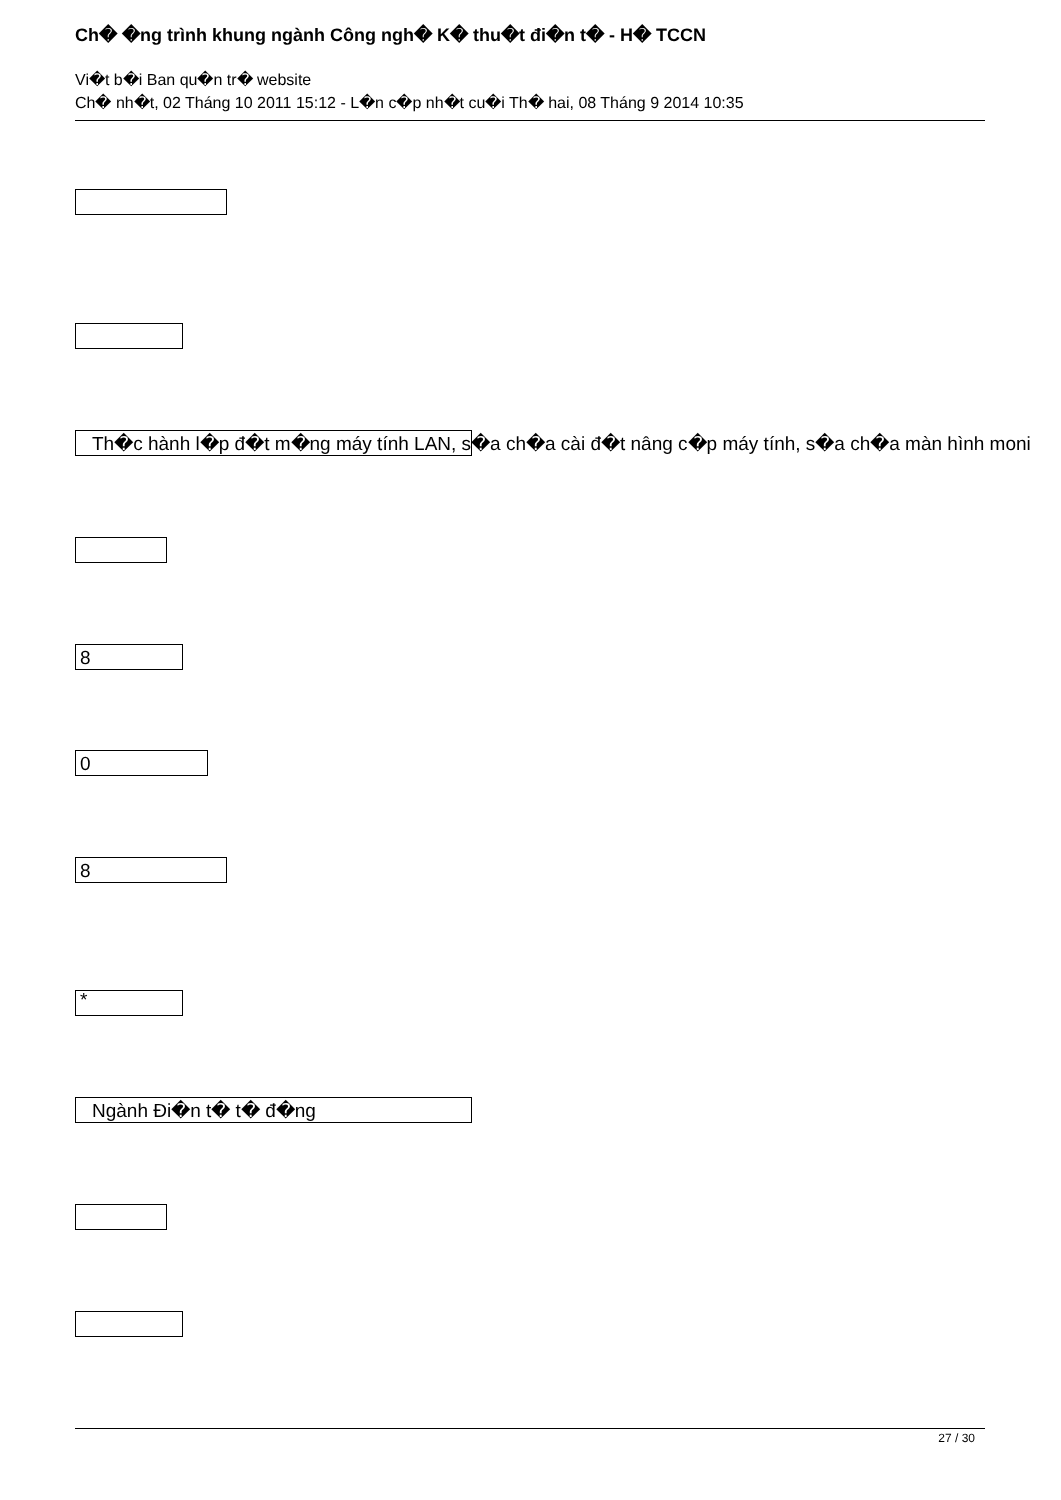Ch� �ng trình khung ngành Công ngh� K� thu�t đi�n t� - H� TCCN
Vi�t b�i Ban qu�n tr� website
Ch� nh�t, 02 Tháng 10 2011 15:12 - L�n c�p nh�t cu�i Th� hai, 08 Tháng 9 2014 10:35
Th�c hành l�p đ�t m�ng máy tính LAN, s�a ch�a cài đ�t nâng c�p máy tính, s�a ch�a màn hình moni
8
0
8
*
Ngành Đi�n t� t� đ�ng
27 / 30